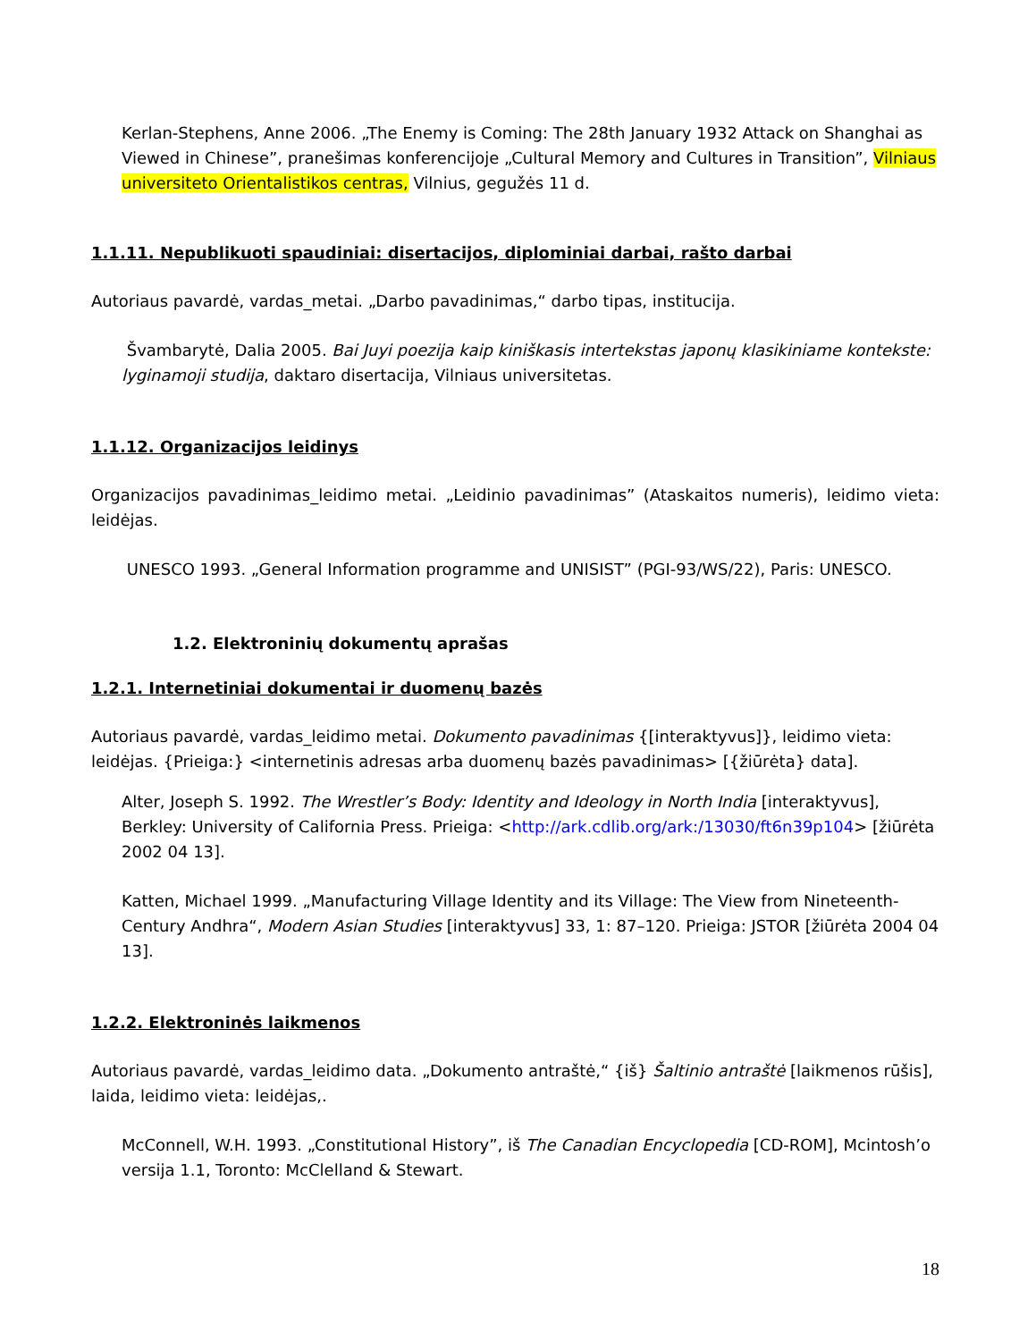Kerlan-Stephens, Anne 2006. „The Enemy is Coming: The 28th January 1932 Attack on Shanghai as Viewed in Chinese”, pranešimas konferencijoje „Cultural Memory and Cultures in Transition”, Vilniaus universiteto Orientalistikos centras, Vilnius, gegužės 11 d.
1.1.11. Nepublikuoti spaudiniai: disertacijos, diplominiai darbai, rašto darbai
Autoriaus pavardė, vardas_metai. „Darbo pavadinimas,“ darbo tipas, institucija.
Švambarytė, Dalia 2005. Bai Juyi poezija kaip kiniškasis intertekstas japonų klasikiniame kontekste: lyginamoji studija, daktaro disertacija, Vilniaus universitetas.
1.1.12. Organizacijos leidinys
Organizacijos pavadinimas_leidimo metai. „Leidinio pavadinimas” (Ataskaitos numeris), leidimo vieta: leidėjas.
UNESCO 1993. „General Information programme and UNISIST” (PGI-93/WS/22), Paris: UNESCO.
1.2. Elektroninių dokumentų aprašas
1.2.1. Internetiniai dokumentai ir duomenų bazės
Autoriaus pavardė, vardas_leidimo metai. Dokumento pavadinimas {[interaktyvus]}, leidimo vieta: leidėjas. {Prieiga:} <internetinis adresas arba duomenų bazės pavadinimas> [{žiūrėta} data].
Alter, Joseph S. 1992. The Wrestler’s Body: Identity and Ideology in North India [interaktyvus], Berkley: University of California Press. Prieiga: <http://ark.cdlib.org/ark:/13030/ft6n39p104> [žiūrėta 2002 04 13].
Katten, Michael 1999. „Manufacturing Village Identity and its Village: The View from Nineteenth-Century Andhra“, Modern Asian Studies [interaktyvus] 33, 1: 87–120. Prieiga: JSTOR [žiūrėta 2004 04 13].
1.2.2. Elektroninės laikmenos
Autoriaus pavardė, vardas_leidimo data. „Dokumento antraštė,“ {iš} Šaltinio antraštė [laikmenos rūšis], laida, leidimo vieta: leidėjas,.
McConnell, W.H. 1993. „Constitutional History”, iš The Canadian Encyclopedia [CD-ROM], Mcintosh’o versija 1.1, Toronto: McClelland & Stewart.
18